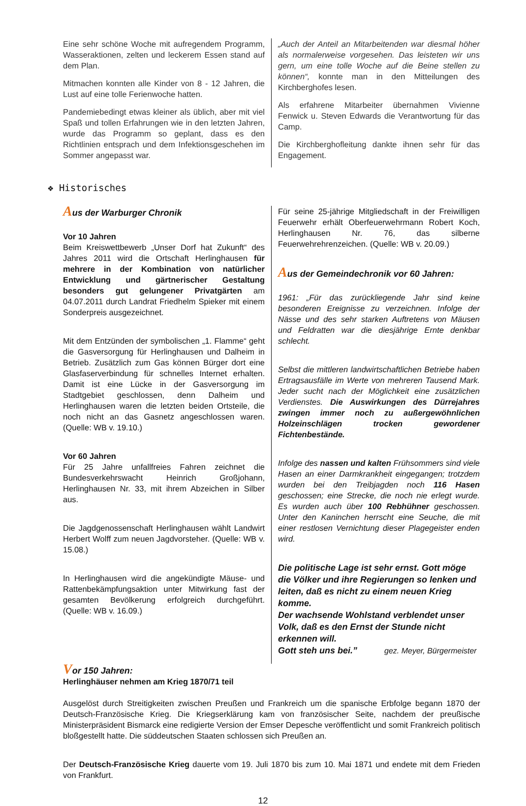Eine sehr schöne Woche mit aufregendem Programm, Wasseraktionen, zelten und leckerem Essen stand auf dem Plan.
Mitmachen konnten alle Kinder von 8 - 12 Jahren, die Lust auf eine tolle Ferienwoche hatten.
Pandemiebedingt etwas kleiner als üblich, aber mit viel Spaß und tollen Erfahrungen wie in den letzten Jahren, wurde das Programm so geplant, dass es den Richtlinien entsprach und dem Infektionsgeschehen im Sommer angepasst war.
„Auch der Anteil an Mitarbeitenden war diesmal höher als normalerweise vorgesehen. Das leisteten wir uns gern, um eine tolle Woche auf die Beine stellen zu können“, konnte man in den Mitteilungen des Kirchberghofes lesen.
Als erfahrene Mitarbeiter übernahmen Vivienne Fenwick u. Steven Edwards die Verantwortung für das Camp.
Die Kirchberghofleitung dankte ihnen sehr für das Engagement.
❖ Historisches
Aus der Warburger Chronik
Vor 10 Jahren
Beim Kreiswettbewerb „Unser Dorf hat Zukunft“ des Jahres 2011 wird die Ortschaft Herlinghausen für mehrere in der Kombination von natürlicher Entwicklung und gärtnerischer Gestaltung besonders gut gelungener Privatgärten am 04.07.2011 durch Landrat Friedhelm Spieker mit einem Sonderpreis ausgezeichnet.
Mit dem Entzünden der symbolischen „1. Flamme“ geht die Gasversorgung für Herlinghausen und Dalheim in Betrieb. Zusätzlich zum Gas können Bürger dort eine Glasfaserverbindung für schnelles Internet erhalten. Damit ist eine Lücke in der Gasversorgung im Stadtgebiet geschlossen, denn Dalheim und Herlinghausen waren die letzten beiden Ortsteile, die noch nicht an das Gasnetz angeschlossen waren. (Quelle: WB v. 19.10.)
Vor 60 Jahren
Für 25 Jahre unfallfreies Fahren zeichnet die Bundesverkehrswacht Heinrich Großjohann, Herlinghausen Nr. 33, mit ihrem Abzeichen in Silber aus.
Die Jagdgenossenschaft Herlinghausen wählt Landwirt Herbert Wolff zum neuen Jagdvorsteher. (Quelle: WB v. 15.08.)
In Herlinghausen wird die angekündigte Mäuse- und Rattenbekämpfungsaktion unter Mitwirkung fast der gesamten Bevölkerung erfolgreich durchgeführt. (Quelle: WB v. 16.09.)
Für seine 25-jährige Mitgliedschaft in der Freiwilligen Feuerwehr erhält Oberfeuerwehrmann Robert Koch, Herlinghausen Nr. 76, das silberne Feuerwehrehrenzeichen. (Quelle: WB v. 20.09.)
Aus der Gemeindechronik vor 60 Jahren:
1961: „Für das zurückliegende Jahr sind keine besonderen Ereignisse zu verzeichnen. Infolge der Nässe und des sehr starken Auftretens von Mäusen und Feldratten war die diesjährige Ernte denkbar schlecht.
Selbst die mittleren landwirtschaftlichen Betriebe haben Ertragsausfälle im Werte von mehreren Tausend Mark. Jeder sucht nach der Möglichkeit eine zusätzlichen Verdienstes. Die Auswirkungen des Dürrejahres zwingen immer noch zu außergewöhnlichen Holzeinschlägen trocken gewordener Fichtenbestände.
Infolge des nassen und kalten Frühsommers sind viele Hasen an einer Darmkrankheit eingegangen; trotzdem wurden bei den Treibjagden noch 116 Hasen geschossen; eine Strecke, die noch nie erlegt wurde. Es wurden auch über 100 Rebhühner geschossen. Unter den Kaninchen herrscht eine Seuche, die mit einer restlosen Vernichtung dieser Plagegeister enden wird.
Die politische Lage ist sehr ernst. Gott möge die Völker und ihre Regierungen so lenken und leiten, daß es nicht zu einem neuen Krieg komme.
Der wachsende Wohlstand verblendet unser Volk, daß es den Ernst der Stunde nicht erkennen will.
Gott steh uns bei.” gez. Meyer, Bürgermeister
Vor 150 Jahren:
Herlinghäuser nehmen am Krieg 1870/71 teil
Ausgelöst durch Streitigkeiten zwischen Preußen und Frankreich um die spanische Erbfolge begann 1870 der Deutsch-Französische Krieg. Die Kriegserklärung kam von französischer Seite, nachdem der preußische Ministerpräsident Bismarck eine redigierte Version der Emser Depesche veröffentlicht und somit Frankreich politisch bloßgestellt hatte. Die süddeutschen Staaten schlossen sich Preußen an.
Der Deutsch-Französische Krieg dauerte vom 19. Juli 1870 bis zum 10. Mai 1871 und endete mit dem Frieden von Frankfurt.
12